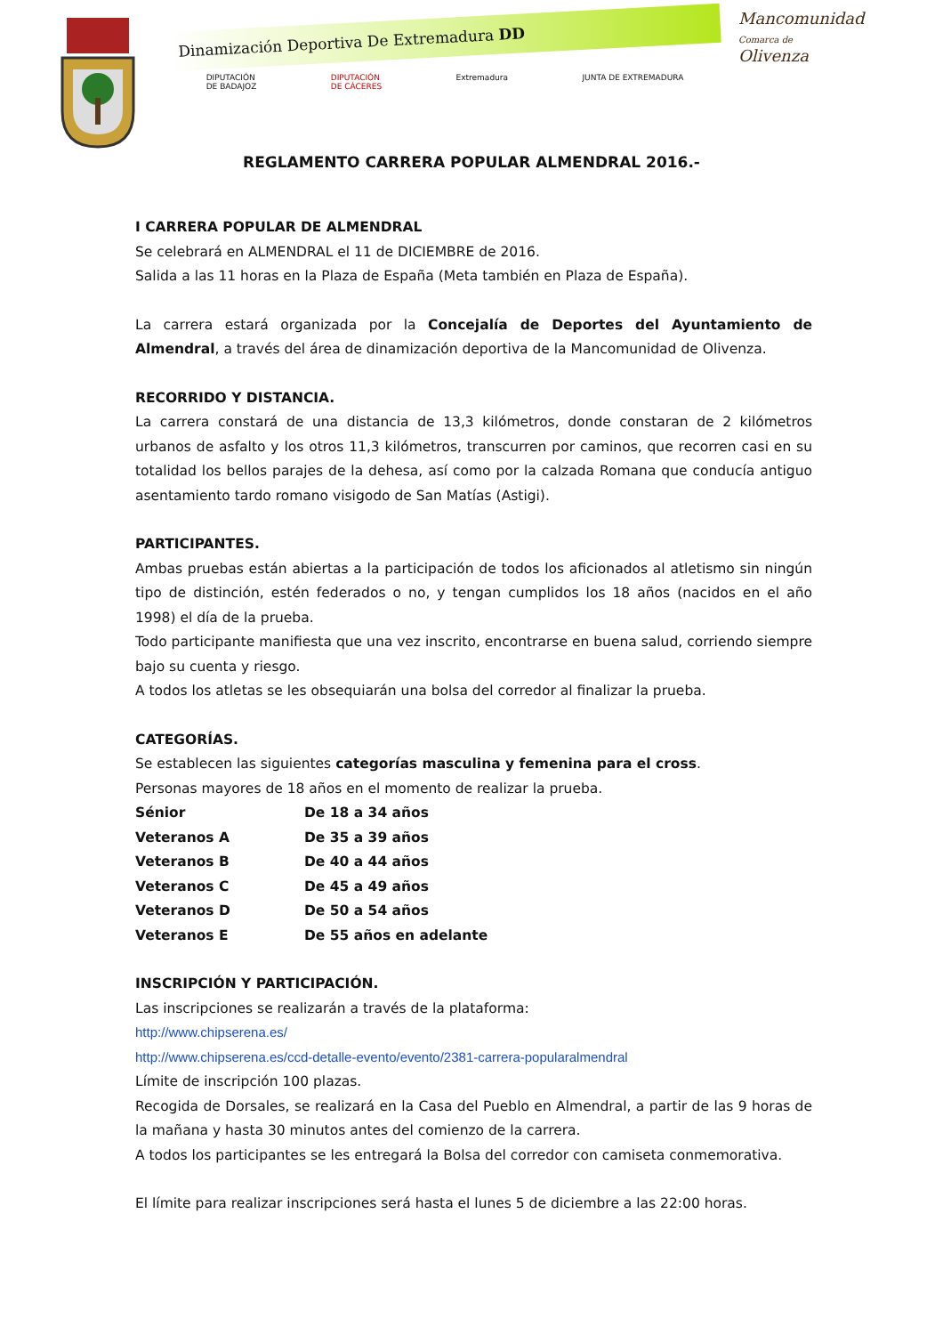Dinamización Deportiva De Extremadura DD
DIPUTACIÓN
DE BADAJOZ DIPUTACIÓN
DE CÁCERES Extremadura JUNTA DE EXTREMADURA
Mancomunidad
Comarca de
Olivenza
REGLAMENTO CARRERA POPULAR ALMENDRAL 2016.-
I CARRERA POPULAR DE ALMENDRAL
Se celebrará en ALMENDRAL el 11 de DICIEMBRE de 2016.
Salida a las 11 horas en la Plaza de España (Meta también en Plaza de España).
La carrera estará organizada por la Concejalía de Deportes del Ayuntamiento de Almendral, a través del área de dinamización deportiva de la Mancomunidad de Olivenza.
RECORRIDO Y DISTANCIA.
La carrera constará de una distancia de 13,3 kilómetros, donde constaran de 2 kilómetros urbanos de asfalto y los otros 11,3 kilómetros, transcurren por caminos, que recorren casi en su totalidad los bellos parajes de la dehesa, así como por la calzada Romana que conducía antiguo asentamiento tardo romano visigodo de San Matías (Astigi).
PARTICIPANTES.
Ambas pruebas están abiertas a la participación de todos los aficionados al atletismo sin ningún tipo de distinción, estén federados o no, y tengan cumplidos los 18 años (nacidos en el año 1998) el día de la prueba.
Todo participante manifiesta que una vez inscrito, encontrarse en buena salud, corriendo siempre bajo su cuenta y riesgo.
A todos los atletas se les obsequiarán una bolsa del corredor al finalizar la prueba.
CATEGORÍAS.
Se establecen las siguientes categorías masculina y femenina para el cross.
Personas mayores de 18 años en el momento de realizar la prueba.
| Sénior | De 18 a 34 años |
| Veteranos A | De 35 a 39 años |
| Veteranos B | De 40 a 44 años |
| Veteranos C | De 45 a 49 años |
| Veteranos D | De 50 a 54 años |
| Veteranos E | De 55 años en adelante |
INSCRIPCIÓN Y PARTICIPACIÓN.
Las inscripciones se realizarán a través de la plataforma:
http://www.chipserena.es/
http://www.chipserena.es/ccd-detalle-evento/evento/2381-carrera-popularalmendral
Límite de inscripción 100 plazas.
Recogida de Dorsales, se realizará en la Casa del Pueblo en Almendral, a partir de las 9 horas de la mañana y hasta 30 minutos antes del comienzo de la carrera.
A todos los participantes se les entregará la Bolsa del corredor con camiseta conmemorativa.
El límite para realizar inscripciones será hasta el lunes 5 de diciembre a las 22:00 horas.